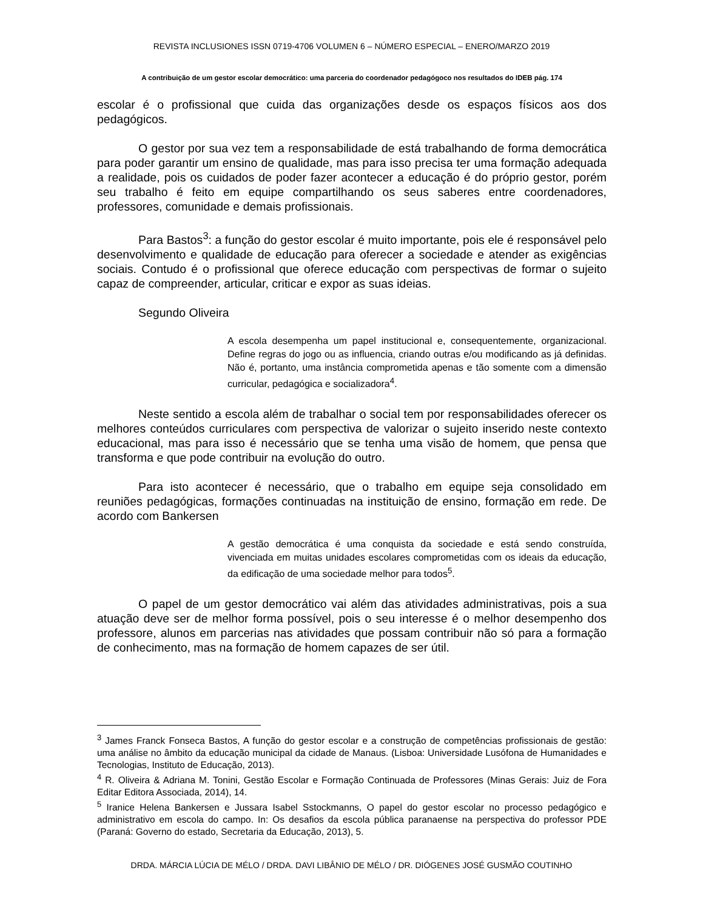REVISTA INCLUSIONES ISSN 0719-4706 VOLUMEN 6 – NÚMERO ESPECIAL – ENERO/MARZO 2019
A contribuição de um gestor escolar democrático: uma parceria do coordenador pedagógoco nos resultados do IDEB pág. 174
escolar é o profissional que cuida das organizações desde os espaços físicos aos dos pedagógicos.
O gestor por sua vez tem a responsabilidade de está trabalhando de forma democrática para poder garantir um ensino de qualidade, mas para isso precisa ter uma formação adequada a realidade, pois os cuidados de poder fazer acontecer a educação é do próprio gestor, porém seu trabalho é feito em equipe compartilhando os seus saberes entre coordenadores, professores, comunidade e demais profissionais.
Para Bastos<sup>3</sup>: a função do gestor escolar é muito importante, pois ele é responsável pelo desenvolvimento e qualidade de educação para oferecer a sociedade e atender as exigências sociais. Contudo é o profissional que oferece educação com perspectivas de formar o sujeito capaz de compreender, articular, criticar e expor as suas ideias.
Segundo Oliveira
A escola desempenha um papel institucional e, consequentemente, organizacional. Define regras do jogo ou as influencia, criando outras e/ou modificando as já definidas. Não é, portanto, uma instância comprometida apenas e tão somente com a dimensão curricular, pedagógica e socializadora<sup>4</sup>.
Neste sentido a escola além de trabalhar o social tem por responsabilidades oferecer os melhores conteúdos curriculares com perspectiva de valorizar o sujeito inserido neste contexto educacional, mas para isso é necessário que se tenha uma visão de homem, que pensa que transforma e que pode contribuir na evolução do outro.
Para isto acontecer é necessário, que o trabalho em equipe seja consolidado em reuniões pedagógicas, formações continuadas na instituição de ensino, formação em rede. De acordo com Bankersen
A gestão democrática é uma conquista da sociedade e está sendo construída, vivenciada em muitas unidades escolares comprometidas com os ideais da educação, da edificação de uma sociedade melhor para todos<sup>5</sup>.
O papel de um gestor democrático vai além das atividades administrativas, pois a sua atuação deve ser de melhor forma possível, pois o seu interesse é o melhor desempenho dos professore, alunos em parcerias nas atividades que possam contribuir não só para a formação de conhecimento, mas na formação de homem capazes de ser útil.
<sup>3</sup> James Franck Fonseca Bastos, A função do gestor escolar e a construção de competências profissionais de gestão: uma análise no âmbito da educação municipal da cidade de Manaus. (Lisboa: Universidade Lusófona de Humanidades e Tecnologias, Instituto de Educação, 2013).
<sup>4</sup> R. Oliveira & Adriana M. Tonini, Gestão Escolar e Formação Continuada de Professores (Minas Gerais: Juiz de Fora Editar Editora Associada, 2014), 14.
<sup>5</sup> Iranice Helena Bankersen e Jussara Isabel Sstockmanns, O papel do gestor escolar no processo pedagógico e administrativo em escola do campo. In: Os desafios da escola pública paranaense na perspectiva do professor PDE (Paraná: Governo do estado, Secretaria da Educação, 2013), 5.
DRDA. MÁRCIA LÚCIA DE MÉLO / DRDA. DAVI LIBÂNIO DE MÉLO / DR. DIÓGENES JOSÉ GUSMÃO COUTINHO